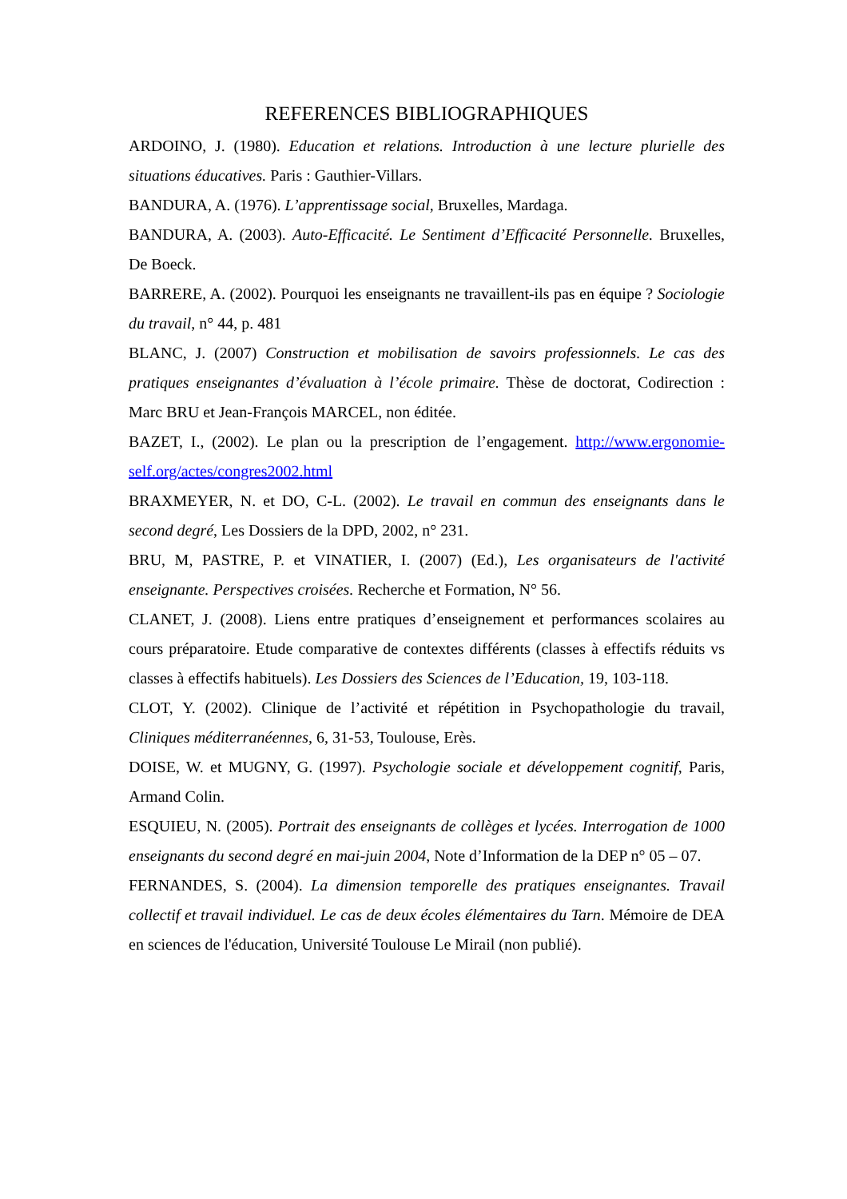REFERENCES BIBLIOGRAPHIQUES
ARDOINO, J. (1980). Education et relations. Introduction à une lecture plurielle des situations éducatives. Paris : Gauthier-Villars.
BANDURA, A. (1976). L’apprentissage social, Bruxelles, Mardaga.
BANDURA, A. (2003). Auto-Efficacité. Le Sentiment d’Efficacité Personnelle. Bruxelles, De Boeck.
BARRERE, A. (2002). Pourquoi les enseignants ne travaillent-ils pas en équipe ? Sociologie du travail, n° 44, p. 481
BLANC, J. (2007) Construction et mobilisation de savoirs professionnels. Le cas des pratiques enseignantes d’évaluation à l’école primaire. Thèse de doctorat, Codirection : Marc BRU et Jean-François MARCEL, non éditée.
BAZET, I., (2002). Le plan ou la prescription de l’engagement. http://www.ergonomie-self.org/actes/congres2002.html
BRAXMEYER, N. et DO, C-L. (2002). Le travail en commun des enseignants dans le second degré, Les Dossiers de la DPD, 2002, n° 231.
BRU, M, PASTRE, P. et VINATIER, I. (2007) (Ed.), Les organisateurs de l'activité enseignante. Perspectives croisées. Recherche et Formation, N° 56.
CLANET, J. (2008). Liens entre pratiques d’enseignement et performances scolaires au cours préparatoire. Etude comparative de contextes différents (classes à effectifs réduits vs classes à effectifs habituels). Les Dossiers des Sciences de l’Education, 19, 103-118.
CLOT, Y. (2002). Clinique de l’activité et répétition in Psychopathologie du travail, Cliniques méditerranéennes, 6, 31-53, Toulouse, Erès.
DOISE, W. et MUGNY, G. (1997). Psychologie sociale et développement cognitif, Paris, Armand Colin.
ESQUIEU, N. (2005). Portrait des enseignants de collèges et lycées. Interrogation de 1000 enseignants du second degré en mai-juin 2004, Note d’Information de la DEP n° 05 – 07.
FERNANDES, S. (2004). La dimension temporelle des pratiques enseignantes. Travail collectif et travail individuel. Le cas de deux écoles élémentaires du Tarn. Mémoire de DEA en sciences de l'éducation, Université Toulouse Le Mirail (non publié).